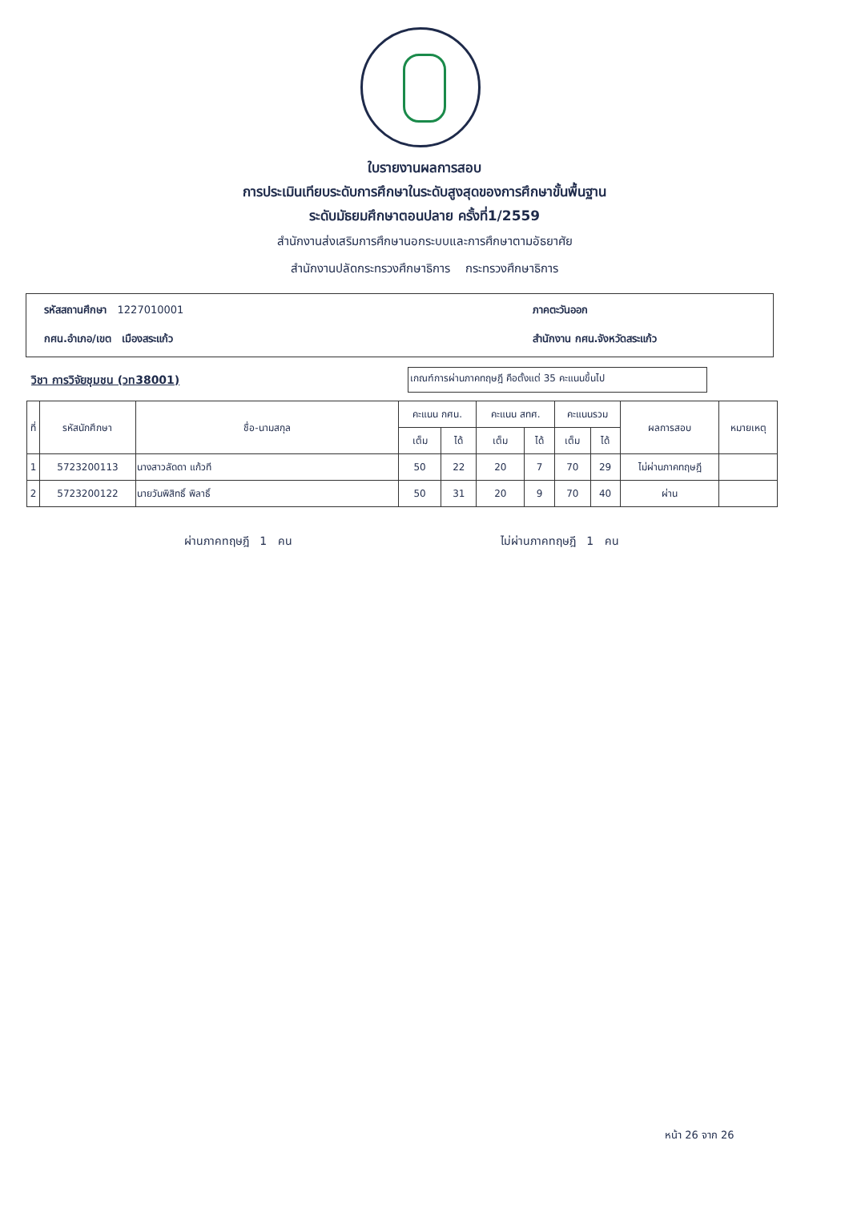ใบรายงานผลการสอบ
การประเมินเทียบระดับการศึกษาในระดับสูงสุดของการศึกษาขั้นพื้นฐาน
ระดับมัธยมศึกษาตอนปลาย ครั้งที่1/2559
สำนักงานส่งเสริมการศึกษานอกระบบและการศึกษาตามอัธยาศัย
สำนักงานปลัดกระทรวงศึกษาธิการ กระทรวงศึกษาธิการ
รหัสสถานศึกษา 1227010001
ภาคตะวันออก
กศน.อำเภอ/เขต เมืองสระแก้ว
สำนักงาน กศน.จังหวัดสระแก้ว
วิชา การวิจัยชุมชน (วท38001)
เกณฑ์การผ่านภาคทฤษฎี คือตั้งแต่ 35 คะแนนขึ้นไป
| ที่ | รหัสนักศึกษา | ชื่อ-นามสกุล | คะแนน กศน. | | คะแนน สทศ. | | คะแนนรวม | | ผลการสอบ | หมายเหตุ |
| --- | --- | --- | --- | --- | --- | --- | --- | --- | --- | --- |
| | | | เต็ม | ได้ | เต็ม | ได้ | เต็ม | ได้ | | |
| 1 | 5723200113 | นางสาวลัดดา แก้วที | 50 | 22 | 20 | 7 | 70 | 29 | ไม่ผ่านภาคทฤษฎี | |
| 2 | 5723200122 | นายวันพิสิทธิ์ พิลาธิ์ | 50 | 31 | 20 | 9 | 70 | 40 | ผ่าน | |
ผ่านภาคทฤษฎี 1 คน ไม่ผ่านภาคทฤษฎี 1 คน
หน้า 26 จาก 26